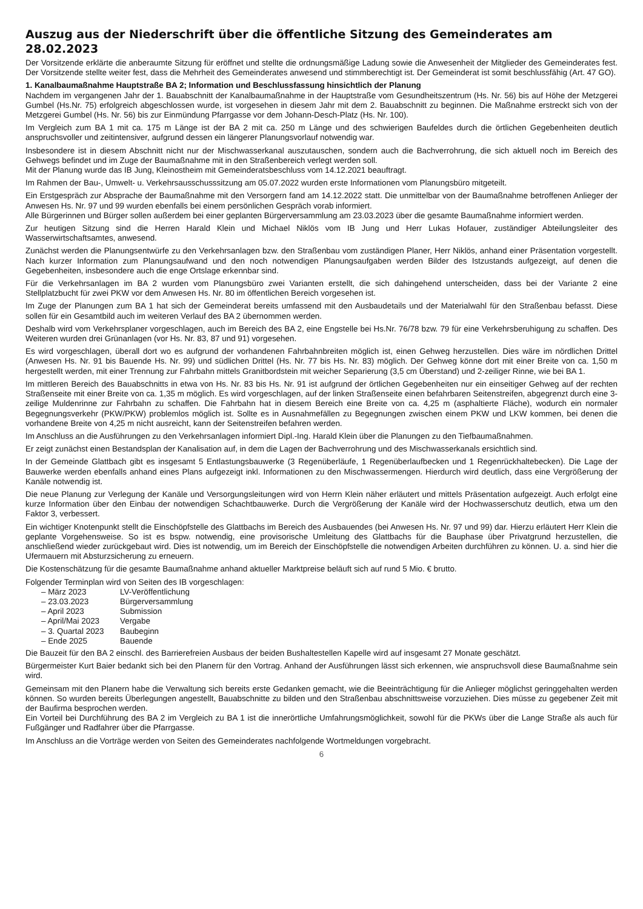Auszug aus der Niederschrift über die öffentliche Sitzung des Gemeinderates am 28.02.2023
Der Vorsitzende erklärte die anberaumte Sitzung für eröffnet und stellte die ordnungsmäßige Ladung sowie die Anwesenheit der Mitglieder des Gemeinderates fest. Der Vorsitzende stellte weiter fest, dass die Mehrheit des Gemeinderates anwesend und stimmberechtigt ist. Der Gemeinderat ist somit beschlussfähig (Art. 47 GO).
1. Kanalbaumaßnahme Hauptstraße BA 2; Information und Beschlussfassung hinsichtlich der Planung
Nachdem im vergangenen Jahr der 1. Bauabschnitt der Kanalbaumaßnahme in der Hauptstraße vom Gesundheitszentrum (Hs. Nr. 56) bis auf Höhe der Metzgerei Gumbel (Hs.Nr. 75) erfolgreich abgeschlossen wurde, ist vorgesehen in diesem Jahr mit dem 2. Bauabschnitt zu beginnen. Die Maßnahme erstreckt sich von der Metzgerei Gumbel (Hs. Nr. 56) bis zur Einmündung Pfarrgasse vor dem Johann-Desch-Platz (Hs. Nr. 100).
Im Vergleich zum BA 1 mit ca. 175 m Länge ist der BA 2 mit ca. 250 m Länge und des schwierigen Baufeldes durch die örtlichen Gegebenheiten deutlich anspruchsvoller und zeitintensiver, aufgrund dessen ein längerer Planungsvorlauf notwendig war.
Insbesondere ist in diesem Abschnitt nicht nur der Mischwasserkanal auszutauschen, sondern auch die Bachverrohrung, die sich aktuell noch im Bereich des Gehwegs befindet und im Zuge der Baumaßnahme mit in den Straßenbereich verlegt werden soll.
Mit der Planung wurde das IB Jung, Kleinostheim mit Gemeinderatsbeschluss vom 14.12.2021 beauftragt.
Im Rahmen der Bau-, Umwelt- u. Verkehrsausschusssitzung am 05.07.2022 wurden erste Informationen vom Planungsbüro mitgeteilt.
Ein Erstgespräch zur Absprache der Baumaßnahme mit den Versorgern fand am 14.12.2022 statt. Die unmittelbar von der Baumaßnahme betroffenen Anlieger der Anwesen Hs. Nr. 97 und 99 wurden ebenfalls bei einem persönlichen Gespräch vorab informiert.
Alle Bürgerinnen und Bürger sollen außerdem bei einer geplanten Bürgerversammlung am 23.03.2023 über die gesamte Baumaßnahme informiert werden.
Zur heutigen Sitzung sind die Herren Harald Klein und Michael Niklös vom IB Jung und Herr Lukas Hofauer, zuständiger Abteilungsleiter des Wasserwirtschaftsamtes, anwesend.
Zunächst werden die Planungsentwürfe zu den Verkehrsanlagen bzw. den Straßenbau vom zuständigen Planer, Herr Niklös, anhand einer Präsentation vorgestellt. Nach kurzer Information zum Planungsaufwand und den noch notwendigen Planungsaufgaben werden Bilder des Istzustands aufgezeigt, auf denen die Gegebenheiten, insbesondere auch die enge Ortslage erkennbar sind.
Für die Verkehrsanlagen im BA 2 wurden vom Planungsbüro zwei Varianten erstellt, die sich dahingehend unterscheiden, dass bei der Variante 2 eine Stellplatzbucht für zwei PKW vor dem Anwesen Hs. Nr. 80 im öffentlichen Bereich vorgesehen ist.
Im Zuge der Planungen zum BA 1 hat sich der Gemeinderat bereits umfassend mit den Ausbaudetails und der Materialwahl für den Straßenbau befasst. Diese sollen für ein Gesamtbild auch im weiteren Verlauf des BA 2 übernommen werden.
Deshalb wird vom Verkehrsplaner vorgeschlagen, auch im Bereich des BA 2, eine Engstelle bei Hs.Nr. 76/78 bzw. 79 für eine Verkehrsberuhigung zu schaffen. Des Weiteren wurden drei Grünanlagen (vor Hs. Nr. 83, 87 und 91) vorgesehen.
Es wird vorgeschlagen, überall dort wo es aufgrund der vorhandenen Fahrbahnbreiten möglich ist, einen Gehweg herzustellen. Dies wäre im nördlichen Drittel (Anwesen Hs. Nr. 91 bis Bauende Hs. Nr. 99) und südlichen Drittel (Hs. Nr. 77 bis Hs. Nr. 83) möglich. Der Gehweg könne dort mit einer Breite von ca. 1,50 m hergestellt werden, mit einer Trennung zur Fahrbahn mittels Granitbordstein mit weicher Separierung (3,5 cm Überstand) und 2-zeiliger Rinne, wie bei BA 1.
Im mittleren Bereich des Bauabschnitts in etwa von Hs. Nr. 83 bis Hs. Nr. 91 ist aufgrund der örtlichen Gegebenheiten nur ein einseitiger Gehweg auf der rechten Straßenseite mit einer Breite von ca. 1,35 m möglich. Es wird vorgeschlagen, auf der linken Straßenseite einen befahrbaren Seitenstreifen, abgegrenzt durch eine 3-zeilige Muldenrinne zur Fahrbahn zu schaffen. Die Fahrbahn hat in diesem Bereich eine Breite von ca. 4,25 m (asphaltierte Fläche), wodurch ein normaler Begegnungsverkehr (PKW/PKW) problemlos möglich ist. Sollte es in Ausnahmefällen zu Begegnungen zwischen einem PKW und LKW kommen, bei denen die vorhandene Breite von 4,25 m nicht ausreicht, kann der Seitenstreifen befahren werden.
Im Anschluss an die Ausführungen zu den Verkehrsanlagen informiert Dipl.-Ing. Harald Klein über die Planungen zu den Tiefbaumaßnahmen.
Er zeigt zunächst einen Bestandsplan der Kanalisation auf, in dem die Lagen der Bachverrohrung und des Mischwasserkanals ersichtlich sind.
In der Gemeinde Glattbach gibt es insgesamt 5 Entlastungsbauwerke (3 Regenüberläufe, 1 Regenüberlaufbecken und 1 Regenrückhaltebecken). Die Lage der Bauwerke werden ebenfalls anhand eines Plans aufgezeigt inkl. Informationen zu den Mischwassermengen. Hierdurch wird deutlich, dass eine Vergrößerung der Kanäle notwendig ist.
Die neue Planung zur Verlegung der Kanäle und Versorgungsleitungen wird von Herrn Klein näher erläutert und mittels Präsentation aufgezeigt. Auch erfolgt eine kurze Information über den Einbau der notwendigen Schachtbauwerke. Durch die Vergrößerung der Kanäle wird der Hochwasserschutz deutlich, etwa um den Faktor 3, verbessert.
Ein wichtiger Knotenpunkt stellt die Einschöpfstelle des Glattbachs im Bereich des Ausbauendes (bei Anwesen Hs. Nr. 97 und 99) dar. Hierzu erläutert Herr Klein die geplante Vorgehensweise. So ist es bspw. notwendig, eine provisorische Umleitung des Glattbachs für die Bauphase über Privatgrund herzustellen, die anschließend wieder zurückgebaut wird. Dies ist notwendig, um im Bereich der Einschöpfstelle die notwendigen Arbeiten durchführen zu können. U. a. sind hier die Ufermauern mit Absturzsicherung zu erneuern.
Die Kostenschätzung für die gesamte Baumaßnahme anhand aktueller Marktpreise beläuft sich auf rund 5 Mio. € brutto.
Folgender Terminplan wird von Seiten des IB vorgeschlagen:
| – März 2023 | LV-Veröffentlichung |
| – 23.03.2023 | Bürgerversammlung |
| – April 2023 | Submission |
| – April/Mai 2023 | Vergabe |
| – 3. Quartal 2023 | Baubeginn |
| – Ende 2025 | Bauende |
Die Bauzeit für den BA 2 einschl. des Barrierefreien Ausbaus der beiden Bushaltestellen Kapelle wird auf insgesamt 27 Monate geschätzt.
Bürgermeister Kurt Baier bedankt sich bei den Planern für den Vortrag. Anhand der Ausführungen lässt sich erkennen, wie anspruchsvoll diese Baumaßnahme sein wird.
Gemeinsam mit den Planern habe die Verwaltung sich bereits erste Gedanken gemacht, wie die Beeinträchtigung für die Anlieger möglichst geringgehalten werden können. So wurden bereits Überlegungen angestellt, Bauabschnitte zu bilden und den Straßenbau abschnittsweise vorzuziehen. Dies müsse zu gegebener Zeit mit der Baufirma besprochen werden.
Ein Vorteil bei Durchführung des BA 2 im Vergleich zu BA 1 ist die innerörtliche Umfahrungsmöglichkeit, sowohl für die PKWs über die Lange Straße als auch für Fußgänger und Radfahrer über die Pfarrgasse.
Im Anschluss an die Vorträge werden von Seiten des Gemeinderates nachfolgende Wortmeldungen vorgebracht.
6